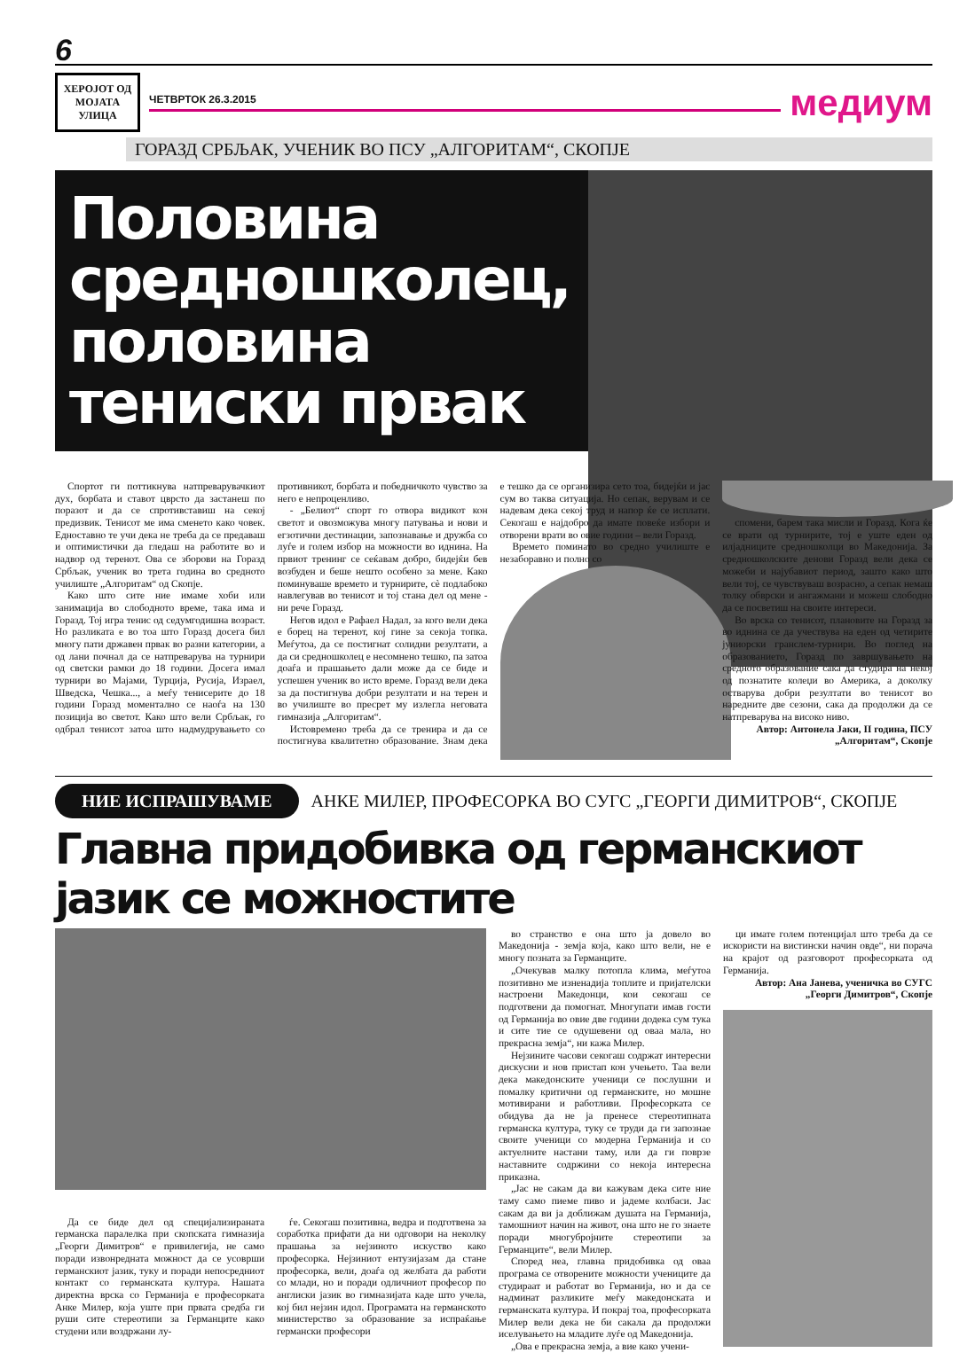6
ХЕРОЈОТ ОД МОЈАТА УЛИЦА
ЧЕТВРТОК 26.3.2015
медиум
ГОРАЗД СРБЉАК, УЧЕНИК ВО ПСУ „АЛГОРИТАМ“, СКОПЈЕ
Половина средношколец, половина тениски првак
Спортот ги поттикнува натпреварувачкиот дух, борбата и ставот цврсто да застанеш по поразот и да се спротивставиш на секој предизвик. Тенисот ме има сменето како човек. Едноставно те учи дека не треба да се предаваш и оптимистички да гледаш на работите во и надвор од теренот. Ова се зборови на Горазд Србљак, ученик во трета година во средното училиште „Алгоритам“ од Скопје.
Како што сите ние имаме хоби или занимација во слободното време, така има и Горазд. Тој игра тенис од седумгодишна возраст. Но разликата е во тоа што Горазд досега бил многу пати државен првак во разни категории, а од лани почнал да се натпреварува на турнири од светски рамки до 18 години. Досега имал турнири во Мајами, Турција, Русија, Израел, Шведска, Чешка..., а меѓу тенисерите до 18 години Горазд моментално се наоѓа на 130 позиција во светот. Како што вели Србљак, го одбрал тенисот затоа што надмудрувањето со противникот, борбата и победничкото чувство за него е непроценливо.
- „Белиот“ спорт го отвора видикот кон светот и овозможува многу патувања и нови и егзотични дестинации, запознавање и дружба со луѓе и голем избор на можности во иднина. На првиот тренинг се сеќавам добро, бидејќи бев возбуден и беше нешто особено за мене. Како поминуваше времето и турнирите, сè подлабоко навлегував во тенисот и тој стана дел од мене - ни рече Горазд.
Негов идол е Рафаел Надал, за кого вели дека е борец на теренот, кој гине за секоја топка. Меѓутоа, да се постигнат солидни резултати, а да си средношколец е несомнено тешко, па затоа доаѓа и прашањето дали може да се биде и успешен ученик во исто време. Горазд вели дека за да постигнува добри резултати и на терен и во училиште во пресрет му излегла неговата гимназија „Алгоритам“.
Истовремено треба да се тренира и да се постигнува квалитетно образование. Знам дека е тешко да се организира сето тоа, бидејќи и јас сум во таква ситуација. Но сепак, верувам и се надевам дека секој труд и напор ќе се исплати. Секогаш е најдобро да имате повеќе избори и отворени врати во овие години – вели Горазд.
Времето поминато во средно училиште е незаборавно и полно со
спомени, барем така мисли и Горазд. Кога ќе се врати од турнирите, тој е уште еден од илјадниците средношколци во Македонија. За средношколските денови Горазд вели дека се можеби и најубавиот период, зашто како што вели тој, се чувствуваш возрасно, а сепак немаш толку обврски и ангажмани и можеш слободно да се посветиш на своите интереси.
Во врска со тенисот, плановите на Горазд за во иднина се да учествува на еден од четирите јуниорски гранслем-турнири. Во поглед на образованието, Горазд по завршувањето на средното образование сака да студира на некој од познатите колеџи во Америка, а доколку остварува добри резултати во тенисот во наредните две сезони, сака да продолжи да се натпреварува на високо ниво.
Автор: Антонела Јаки, II година, ПСУ „Алгоритам“, Скопје
НИЕ ИСПРАШУВАМЕ АНКЕ МИЛЕР, ПРОФЕСОРКА ВО СУГС „ГЕОРГИ ДИМИТРОВ“, СКОПЈЕ
Главна придобивка од германскиот јазик се можностите
Да се биде дел од специјализираната германска паралелка при скопската гимназија „Георги Димитров“ е привилегија, не само поради извонредната можност да се усоврши германскиот јазик, туку и поради непосредниот контакт со германската култура. Нашата директна врска со Германија е професорката Анке Милер, која уште при првата средба ги руши сите стереотипи за Германците како студени или воздржани лу-
ѓе. Секогаш позитивна, ведра и подготвена за соработка прифати да ни одговори на неколку прашања за нејзиното искуство како професорка. Нејзиниот ентузијазам да стане професорка, вели, доаѓа од желбата да работи со млади, но и поради одличниот професор по англиски јазик во гимназијата каде што учела, кој бил нејзин идол. Програмата на германското министерство за образование за испраќање германски професори
во странство е она што ја довело во Македонија - земја која, како што вели, не е многу позната за Германците.
„Очекував малку потопла клима, меѓутоа позитивно ме изненадија топлите и пријателски настроени Македонци, кои секогаш се подготвени да помогнат. Многупати имав гости од Германија во овие две години додека сум тука и сите тие се одушевени од оваа мала, но прекрасна земја“, ни кажа Милер.
Нејзините часови секогаш содржат интересни дискусии и нов пристап кон учењето. Таа вели дека македонските ученици се послушни и помалку критични од германските, но мошне мотивирани и работливи. Професорката се обидува да не ја пренесе стереотипната германска култура, туку се труди да ги запознае своите ученици со модерна Германија и со актуелните настани таму, или да ги поврзе наставните содржини со некоја интересна приказна.
„Јас не сакам да ви кажувам дека сите ние таму само пиеме пиво и јадеме колбаси. Јас сакам да ви ја доближам душата на Германија, тамошниот начин на живот, она што не го знаете поради многубројните стереотипи за Германците“, вели Милер.
Според неа, главна придобивка од оваа програма се отворените можности учениците да студираат и работат во Германија, но и да се надминат разликите меѓу македонската и германската култура. И покрај тоа, професорката Милер вели дека не би сакала да продолжи иселувањето на младите луѓе од Македонија.
„Ова е прекрасна земја, а вие како учени-
ци имате голем потенцијал што треба да се искористи на вистински начин овде“, ни порача на крајот од разговорот професорката од Германија.
Автор: Ана Јанева, ученичка во СУГС „Георги Димитров“, Скопје